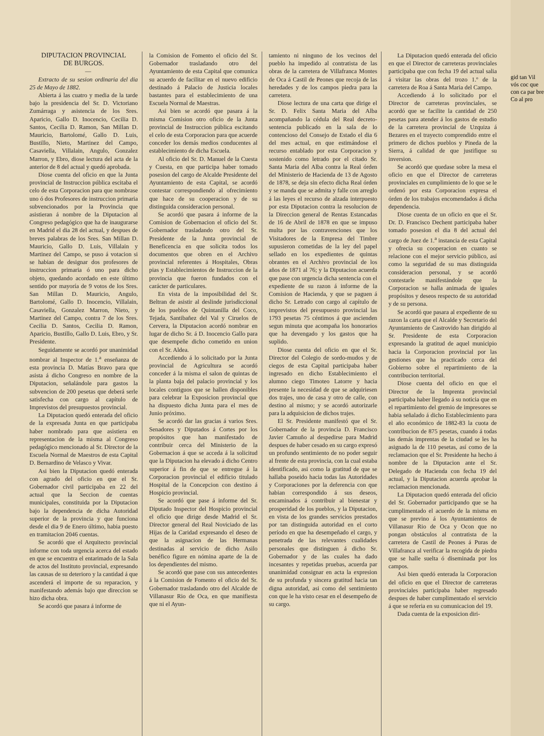DIPUTACION PROVINCIAL
DE BURGOS.
—
Extracto de su sesion ordinaria del dia 25 de Mayo de 1882.
Abierta á las cuatro y media de la tarde bajo la presidencia del Sr. D. Victoriano Zumárraga y asistencia de los Sres. Aparicio, Gallo D. Inocencio, Cecilia D. Santos, Cecilia D. Ramon, San Millan D. Mauricio, Bartolomé, Gallo D. Luis, Bustillo, Nieto, Martinez del Campo, Casaviella, Villalain, Angulo, Gonzalez Marron, y Ebro, diose lectura del acta de la anterior de 8 del actual y quedó aprobada.
Diose cuenta del oficio en que la Junta provincial de Instruccion pública escitaba el celo de esta Corporacion para que nombrase uno ó dos Profesores de instruccion primaria subvencionados por la Provincia que asistieran á nombre de la Diputacion al Congreso pedagógico que ha de inaugurarse en Madrid el dia 28 del actual, y despues de breves palabras de los Sres. San Millan D. Mauricio, Gallo D. Luis, Villalain y Martinez del Campo, se puso á votacion si se habian de designar dos profesores de instruccion primaria ó uno para dicho objeto, quedando acordado en este último sentido por mayoría de 9 votos de los Sres. San Millan D. Mauricio, Angulo, Bartolomé, Gallo D. Inocencio, Villalain, Casaviella, Gonzalez Marron, Nieto, y Martinez del Campo, contra 7 de los Sres. Cecilia D. Santos, Cecilia D. Ramon, Aparicio, Bustillo, Gallo D. Luis, Ebro, y Sr. Presidente.
Seguidamente se acordó por unanimidad nombrar al Inspector de 1.<sup>a</sup> enseñanza de esta provincia D. Matías Bravo para que asista á dicho Congreso en nombre de la Diputacion, señalándole para gastos la subvencion de 200 pesetas que deberá serle satisfecha con cargo al capítulo de Imprevistos del presupuestos provincial.
La Diputacion quedó enterada del oficio de la expresada Junta en que participaba haber nombrado para que asistiera en representacion de la misma al Congreso pedagógico mencionado al Sr. Director de la Escuela Normal de Maestros de esta Capital D. Bernardino de Velasco y Vivar.
Asi bien la Diputacion quedó enterada con agrado del oficio en que el Sr. Gobernador civil participaba en 22 del actual que la Seccion de cuentas municipales, constituida por la Diputacion bajo la dependencia de dicha Autoridad superior de la provincia y que funciona desde el dia 9 de Enero último, habia puesto en tramitacion 2046 cuentas.
Se acordó que el Arquitecto provincial informe con toda urgencia acerca del estado en que se encuentra el entarimado de la Sala de actos del Instituto provincial, expresando las causas de su deterioro y la cantidad á que ascenderá el importe de su reparacion, y manifestando además bajo que direccion se hizo dicha obra.
Se acordó que pasara á informe de
la Comision de Fomento el oficio del Sr. Gobernador trasladando otro del Ayuntamiento de esta Capital que comunica su acuerdo de facilitar en el nuevo edificio destinado á Palacio de Justicia locales bastantes para el establecimiento de una Escuela Normal de Maestras.
Asi bien se acordó que pasara á la misma Comision otro oficio de la Junta provincial de Instruccion pública escitando el celo de esta Corporacion para que acuerde conceder los demás medios conducentes al establecimiento de dicha Escuela.
Al oficio del Sr. D. Manuel de la Cuesta y Cuesta, en que participa haber tomado posesion del cargo de Alcalde Presidente del Ayuntamiento de esta Capital, se acordó contestar correspondiendo al ofrecimiento que hace de su cooperacion y de su distinguida consideracion personal.
Se acordó que pasara á informe de la Comision de Gobernacion el oficio del Sr. Gobernador trasladando otro del Sr. Presidente de la Junta provincial de Beneficencia en que solicita todos los documentos que obren en el Archivo provincial referentes á Hospitales, Obras pias y Establecimientos de Instruccion de la provincia que fueron fundados con el carácter de particulares.
En vista de la imposibilidad del Sr. Beltran de asistir al deslinde jurisdiccional de los pueblos de Quintanilla del Coco, Tejada, Santibañez del Val y Ciruelos de Cervera, la Diputacion acordó nombrar en lugar de dicho Sr. á D. Inocencio Gallo para que desempeñe dicho cometido en union con el Sr. Aldea.
Accediendo á lo solicitado por la Junta provincial de Agricultura se acordó conceder á la misma el salon de quintas de la planta baja del palacio provincial y los locales contiguos que se hallen disponibles para celebrar la Exposicion provincial que ha dispuesto dicha Junta para el mes de Junio próximo.
Se acordó dar las gracias á varios Sres. Senadores y Diputados á Cortes por los propósitos que han manifestado de contribuir cerca del Ministerio de la Gobernacion á que se acceda á la solicitud que la Diputacion ha elevado á dicho Centro superior á fin de que se entregue á la Corporacion provincial el edificio titulado Hospital de la Concepcion con destino á Hospicio provincial.
Se acordó que pase á informe del Sr. Diputado Inspector del Hospicio provincial el oficio que dirige desde Madrid el Sr. Director general del Real Noviciado de las Hijas de la Caridad expresando el deseo de que la asignacion de las Hermanas destinadas al servicio de dicho Asilo benéfico figure en nómina aparte de la de los dependientes del mismo.
Se acordó que pase con sus antecedentes á la Comision de Fomento el oficio del Sr. Gobernador trasladando otro del Alcalde de Villanasur Rio de Oca, en que manifiesta que ni el Ayun-
tamiento ni ninguno de los vecinos del pueblo ha impedido al contratista de las obras de la carretera de Villafranca Montes de Oca á Castil de Peones que recoja de las heredades y de los campos piedra para la carretera.
Diose lectura de una carta que dirige el Sr. D. Felix Santa Maria del Alba acompañando la cédula del Real decreto-sentencia publicado en la sala de lo contencioso del Consejo de Estado el dia 6 del mes actual, en que estimándose el recurso entablado por esta Corporacion y sostenido como letrado por el citado Sr. Santa Maria del Alba contra la Real órden del Ministerio de Hacienda de 13 de Agosto de 1878, se deja sin efecto dicha Real órden y se manda que se admita y falle con arreglo á las leyes el recurso de alzada interpuesto por esta Diputacion contra la resolucion de la Direccion general de Rentas Estancadas de 16 de Abril de 1878 en que se impuso multa por las contravenciones que los Visitadores de la Empresa del Timbre supusieron cometidas de la ley del papel sellado en los expedientes de quintas obrantes en el Archivo provincial de los años de 1871 al 76; y la Diputacion acuerda que pase con urgencia dicha sentencia con el expediente de su razon á informe de la Comision de Hacienda, y que se paguen á dicho Sr. Letrado con cargo al capítulo de imprevistos del presupuesto provincial las 1793 pesetas 75 céntimos á que ascienden segun minuta que acompaña los honorarios que ha devengado y los gastos que ha suplido.
Diose cuenta del oficio en que el Sr. Director del Colegio de sordo-mudos y de ciegos de esta Capital participaba haber ingresado en dicho Establecimiento el alumno ciego Timoteo Latorre y hacia presente la necesidad de que se adquiriesen dos trajes, uno de casa y otro de calle, con destino al mismo; y se acordó autorizarle para la adquisicion de dichos trajes.
El Sr. Presidente manifestó que el Sr. Gobernador de la provincia D. Francisco Javier Camuño al despedirse para Madrid despues de haber cesado en su cargo expresó un profundo sentimiento de no poder seguir al frente de esta provincia, con la cual estaba identificado, asi como la gratitud de que se hallaba poseido hacia todas las Autoridades y Corporaciones por la deferencia con que habian correspondido á sus deseos, encaminados á contribuir al bienestar y prosperidad de los pueblos, y la Diputacion, en vista de los grandes servicios prestados por tan distinguida autoridad en el corto período en que ha desempeñado el cargo, y penetrada de las relevantes cualidades personales que distinguen á dicho Sr. Gobernador y de las cuales ha dado incesantes y repetidas pruebas, acuerda par unanimidad consignar en acta la expresion de su profunda y sincera gratitud hacia tan digna autoridad, asi como del sentimiento con que le ha visto cesar en el desempeño de su cargo.
La Diputacion quedó enterada del oficio en que el Director de carreteras provinciales participaba que con fecha 19 del actual salia á visitar las obras del trozo 1.º de la carretera de Roa á Santa Maria del Campo.
Accediendo á lo solicitado por el Director de carreteras provinciales, se acordó que se facilite la cantidad de 250 pesetas para atender á los gastos de estudio de la carretera provincial de Uzquiza á Bezares en el trayecto comprendido entre el primero de dichos pueblos y Pineda de la Sierra, á calidad de que justifique su inversion.
Se acordó que quedase sobre la mesa el oficio en que el Director de carreteras provinciales en cumplimiento de lo que se le ordenó por esta Corporacion expresa el órden de los trabajos encomendados á dicha dependencia.
Diose cuenta de un oficio en que el Sr. Dr. D. Francisco Dechent participaba haber tomado posesion el dia 8 del actual del cargo de Juez de 1.<sup>a</sup> instancia de esta Capital y ofrecia su cooperacion en cuanto se relacione con el mejor servicio público, así como la seguridad de su mas distinguida consideracion personal, y se acordó contestarle manifestándole que la Corporacion se halla animada de iguales propósitos y deseos respecto de su autoridad y de su persona.
Se acordó que pasara al expediente de su razon la carta que el Alcalde y Secretario del Ayuntamiento de Castrovido han dirigido al Sr. Presidente de esta Corporacion expresando la gratitud de aquel municipio hacia la Corporacion provincial por las gestiones que ha practicado cerca del Gobierno sobre el repartimiento de la contribucion territorial.
Diose cuenta del oficio en que el Director de la Imprenta provincial participaba haber llegado á su noticia que en el repartimiento del gremio de impresores se habia señalado á dicho Establecimiento para el año económico de 1882-83 la cuota de contribucion de 875 pesetas, cuando á todas las demás imprentas de la ciudad se les ha asignado la de 110 pesetas, así como de la reclamacion que el Sr. Presidente ha hecho á nombre de la Diputacion ante el Sr. Delegado de Hacienda con fecha 19 del actual, y la Diputacion acuerda aprobar la reclamacion mencionada.
La Diputacion quedó enterada del oficio del Sr. Gobernador participando que se ha cumplimentado el acuerdo de la misma en que se previno á los Ayuntamientos de Villanasur Rio de Oca y Ocon que no pongan obstáculos al contratista de la carretera de Castil de Peones á Puras de Villafranca al verificar la recogida de piedra que se halle suelta ó diseminada por los campos.
Asi bien quedó enterada la Corporacion del oficio en que el Director de carreteras provinciales participaba haber regresado despues de haber cumplimentado el servicio á que se referia en su comunicacion del 19.
Dada cuenta de la exposicion diri-
gid tan Vil vós coc que con ca par bre Co al pro